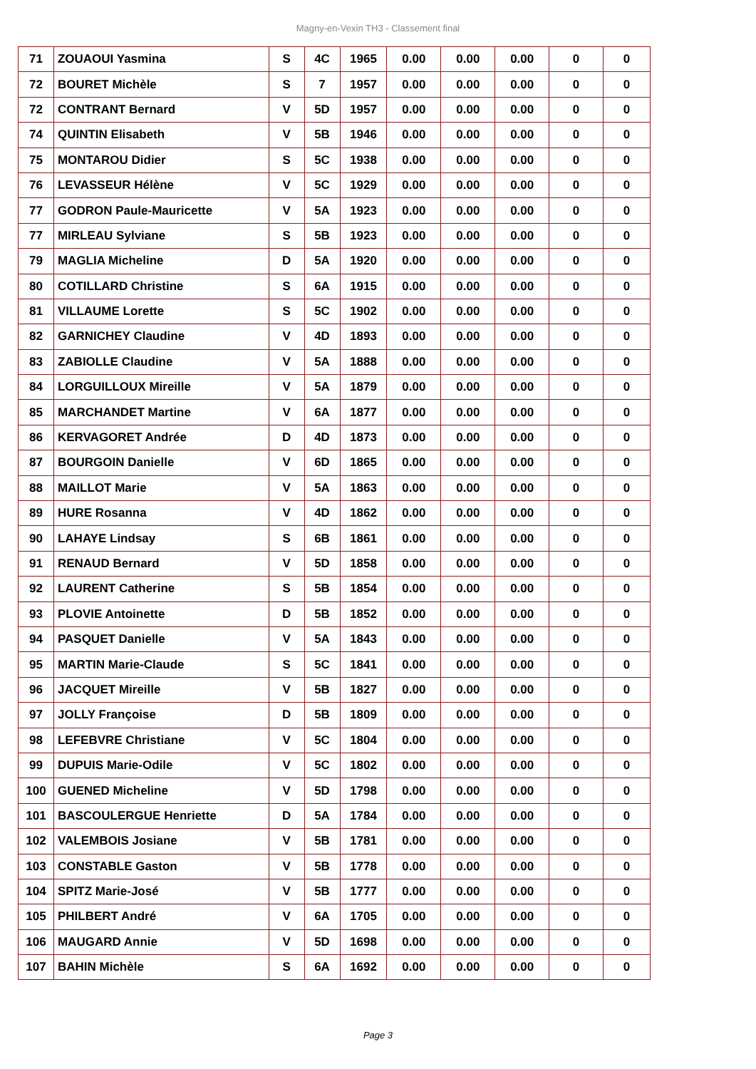Magny-en-Vexin TH3 - Classement final
| 71 | ZOUAOUI Yasmina | S | 4C | 1965 | 0.00 | 0.00 | 0.00 | 0 | 0 |
| 72 | BOURET Michèle | S | 7 | 1957 | 0.00 | 0.00 | 0.00 | 0 | 0 |
| 72 | CONTRANT Bernard | V | 5D | 1957 | 0.00 | 0.00 | 0.00 | 0 | 0 |
| 74 | QUINTIN Elisabeth | V | 5B | 1946 | 0.00 | 0.00 | 0.00 | 0 | 0 |
| 75 | MONTAROU Didier | S | 5C | 1938 | 0.00 | 0.00 | 0.00 | 0 | 0 |
| 76 | LEVASSEUR Hélène | V | 5C | 1929 | 0.00 | 0.00 | 0.00 | 0 | 0 |
| 77 | GODRON Paule-Mauricette | V | 5A | 1923 | 0.00 | 0.00 | 0.00 | 0 | 0 |
| 77 | MIRLEAU Sylviane | S | 5B | 1923 | 0.00 | 0.00 | 0.00 | 0 | 0 |
| 79 | MAGLIA Micheline | D | 5A | 1920 | 0.00 | 0.00 | 0.00 | 0 | 0 |
| 80 | COTILLARD Christine | S | 6A | 1915 | 0.00 | 0.00 | 0.00 | 0 | 0 |
| 81 | VILLAUME Lorette | S | 5C | 1902 | 0.00 | 0.00 | 0.00 | 0 | 0 |
| 82 | GARNICHEY Claudine | V | 4D | 1893 | 0.00 | 0.00 | 0.00 | 0 | 0 |
| 83 | ZABIOLLE Claudine | V | 5A | 1888 | 0.00 | 0.00 | 0.00 | 0 | 0 |
| 84 | LORGUILLOUX Mireille | V | 5A | 1879 | 0.00 | 0.00 | 0.00 | 0 | 0 |
| 85 | MARCHANDET Martine | V | 6A | 1877 | 0.00 | 0.00 | 0.00 | 0 | 0 |
| 86 | KERVAGORET Andrée | D | 4D | 1873 | 0.00 | 0.00 | 0.00 | 0 | 0 |
| 87 | BOURGOIN Danielle | V | 6D | 1865 | 0.00 | 0.00 | 0.00 | 0 | 0 |
| 88 | MAILLOT Marie | V | 5A | 1863 | 0.00 | 0.00 | 0.00 | 0 | 0 |
| 89 | HURE Rosanna | V | 4D | 1862 | 0.00 | 0.00 | 0.00 | 0 | 0 |
| 90 | LAHAYE Lindsay | S | 6B | 1861 | 0.00 | 0.00 | 0.00 | 0 | 0 |
| 91 | RENAUD Bernard | V | 5D | 1858 | 0.00 | 0.00 | 0.00 | 0 | 0 |
| 92 | LAURENT Catherine | S | 5B | 1854 | 0.00 | 0.00 | 0.00 | 0 | 0 |
| 93 | PLOVIE Antoinette | D | 5B | 1852 | 0.00 | 0.00 | 0.00 | 0 | 0 |
| 94 | PASQUET Danielle | V | 5A | 1843 | 0.00 | 0.00 | 0.00 | 0 | 0 |
| 95 | MARTIN Marie-Claude | S | 5C | 1841 | 0.00 | 0.00 | 0.00 | 0 | 0 |
| 96 | JACQUET Mireille | V | 5B | 1827 | 0.00 | 0.00 | 0.00 | 0 | 0 |
| 97 | JOLLY Françoise | D | 5B | 1809 | 0.00 | 0.00 | 0.00 | 0 | 0 |
| 98 | LEFEBVRE Christiane | V | 5C | 1804 | 0.00 | 0.00 | 0.00 | 0 | 0 |
| 99 | DUPUIS Marie-Odile | V | 5C | 1802 | 0.00 | 0.00 | 0.00 | 0 | 0 |
| 100 | GUENED Micheline | V | 5D | 1798 | 0.00 | 0.00 | 0.00 | 0 | 0 |
| 101 | BASCOULERGUE Henriette | D | 5A | 1784 | 0.00 | 0.00 | 0.00 | 0 | 0 |
| 102 | VALEMBOIS Josiane | V | 5B | 1781 | 0.00 | 0.00 | 0.00 | 0 | 0 |
| 103 | CONSTABLE Gaston | V | 5B | 1778 | 0.00 | 0.00 | 0.00 | 0 | 0 |
| 104 | SPITZ Marie-José | V | 5B | 1777 | 0.00 | 0.00 | 0.00 | 0 | 0 |
| 105 | PHILBERT André | V | 6A | 1705 | 0.00 | 0.00 | 0.00 | 0 | 0 |
| 106 | MAUGARD Annie | V | 5D | 1698 | 0.00 | 0.00 | 0.00 | 0 | 0 |
| 107 | BAHIN Michèle | S | 6A | 1692 | 0.00 | 0.00 | 0.00 | 0 | 0 |
Page 3